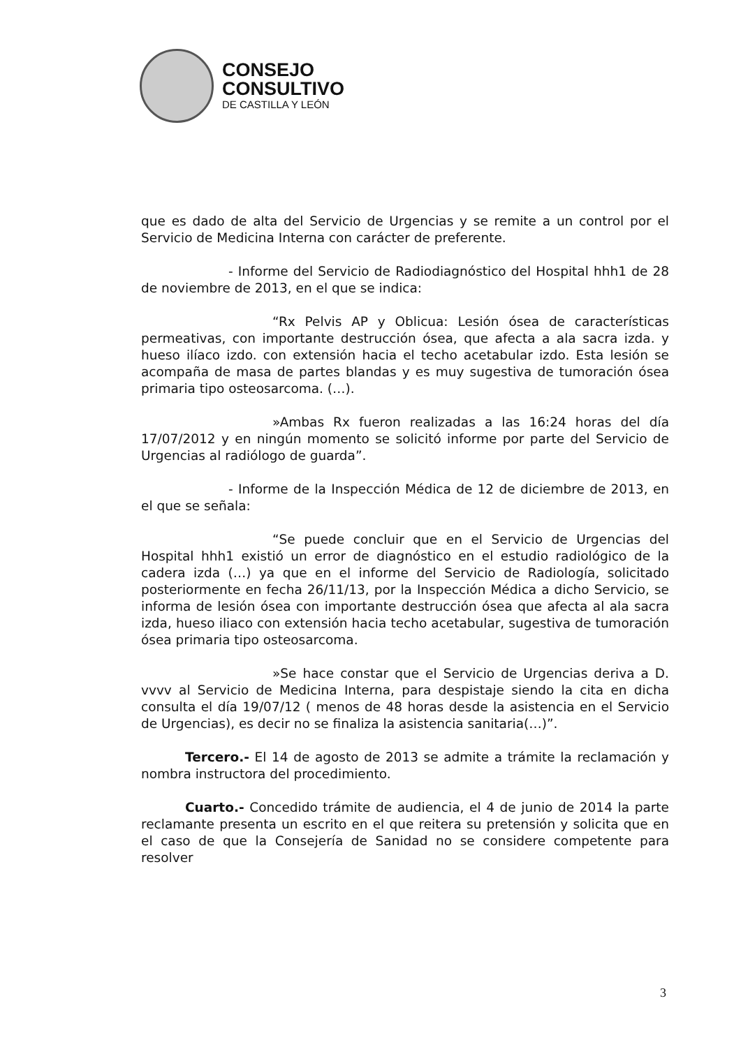CONSEJO
CONSULTIVO
DE CASTILLA Y LEÓN
que es dado de alta del Servicio de Urgencias y se remite a un control por el Servicio de Medicina Interna con carácter de preferente.
- Informe del Servicio de Radiodiagnóstico del Hospital hhh1 de 28 de noviembre de 2013, en el que se indica:
“Rx Pelvis AP y Oblicua: Lesión ósea de características permeativas, con importante destrucción ósea, que afecta a ala sacra izda. y hueso ilíaco izdo. con extensión hacia el techo acetabular izdo. Esta lesión se acompaña de masa de partes blandas y es muy sugestiva de tumoración ósea primaria tipo osteosarcoma. (…).
»Ambas Rx fueron realizadas a las 16:24 horas del día 17/07/2012 y en ningún momento se solicitó informe por parte del Servicio de Urgencias al radiólogo de guarda”.
- Informe de la Inspección Médica de 12 de diciembre de 2013, en el que se señala:
“Se puede concluir que en el Servicio de Urgencias del Hospital hhh1 existió un error de diagnóstico en el estudio radiológico de la cadera izda (…) ya que en el informe del Servicio de Radiología, solicitado posteriormente en fecha 26/11/13, por la Inspección Médica a dicho Servicio, se informa de lesión ósea con importante destrucción ósea que afecta al ala sacra izda, hueso iliaco con extensión hacia techo acetabular, sugestiva de tumoración ósea primaria tipo osteosarcoma.
»Se hace constar que el Servicio de Urgencias deriva a D. vvvv al Servicio de Medicina Interna, para despistaje siendo la cita en dicha consulta el día 19/07/12 ( menos de 48 horas desde la asistencia en el Servicio de Urgencias), es decir no se finaliza la asistencia sanitaria(…)”.
Tercero.- El 14 de agosto de 2013 se admite a trámite la reclamación y nombra instructora del procedimiento.
Cuarto.- Concedido trámite de audiencia, el 4 de junio de 2014 la parte reclamante presenta un escrito en el que reitera su pretensión y solicita que en el caso de que la Consejería de Sanidad no se considere competente para resolver
3